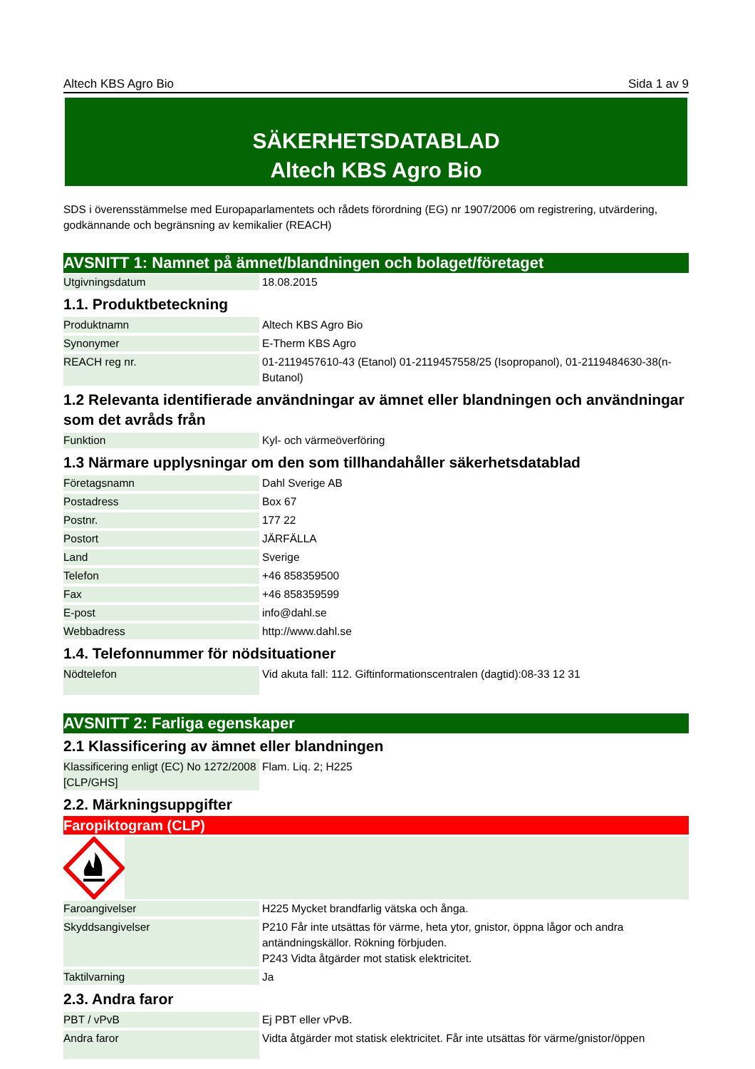Altech KBS Agro Bio Sida 1 av 9
SÄKERHETSDATABLAD
Altech KBS Agro Bio
SDS i överensstämmelse med Europaparlamentets och rådets förordning (EG) nr 1907/2006 om registrering, utvärdering, godkännande och begränsning av kemikalier (REACH)
AVSNITT 1: Namnet på ämnet/blandningen och bolaget/företaget
| Utgivningsdatum | 18.08.2015 |
1.1. Produktbeteckning
| Produktnamn | Altech KBS Agro Bio |
| Synonymer | E-Therm KBS Agro |
| REACH reg nr. | 01-2119457610-43 (Etanol) 01-2119457558/25 (Isopropanol), 01-2119484630-38(n-Butanol) |
1.2 Relevanta identifierade användningar av ämnet eller blandningen och användningar som det avråds från
| Funktion | Kyl- och värmeöverföring |
1.3 Närmare upplysningar om den som tillhandahåller säkerhetsdatablad
| Företagsnamn | Dahl Sverige AB |
| Postadress | Box 67 |
| Postnr. | 177 22 |
| Postort | JÄRFÄLLA |
| Land | Sverige |
| Telefon | +46 858359500 |
| Fax | +46 858359599 |
| E-post | info@dahl.se |
| Webbadress | http://www.dahl.se |
1.4. Telefonnummer för nödsituationer
| Nödtelefon | Vid akuta fall: 112. Giftinformationscentralen (dagtid):08-33 12 31 |
AVSNITT 2: Farliga egenskaper
2.1 Klassificering av ämnet eller blandningen
| Klassificering enligt (EC) No 1272/2008 [CLP/GHS] | Flam. Liq. 2; H225 |
2.2. Märkningsuppgifter
Faropiktogram (CLP)
| Faroangivelser | H225 Mycket brandfarlig vätska och ånga. |
| Skyddsangivelser | P210 Får inte utsättas för värme, heta ytor, gnistor, öppna lågor och andra antändningskällor. Rökning förbjuden. P243 Vidta åtgärder mot statisk elektricitet. |
| Taktilvarning | Ja |
2.3. Andra faror
| PBT / vPvB | Ej PBT eller vPvB. |
| Andra faror | Vidta åtgärder mot statisk elektricitet. Får inte utsättas för värme/gnistor/öppen |